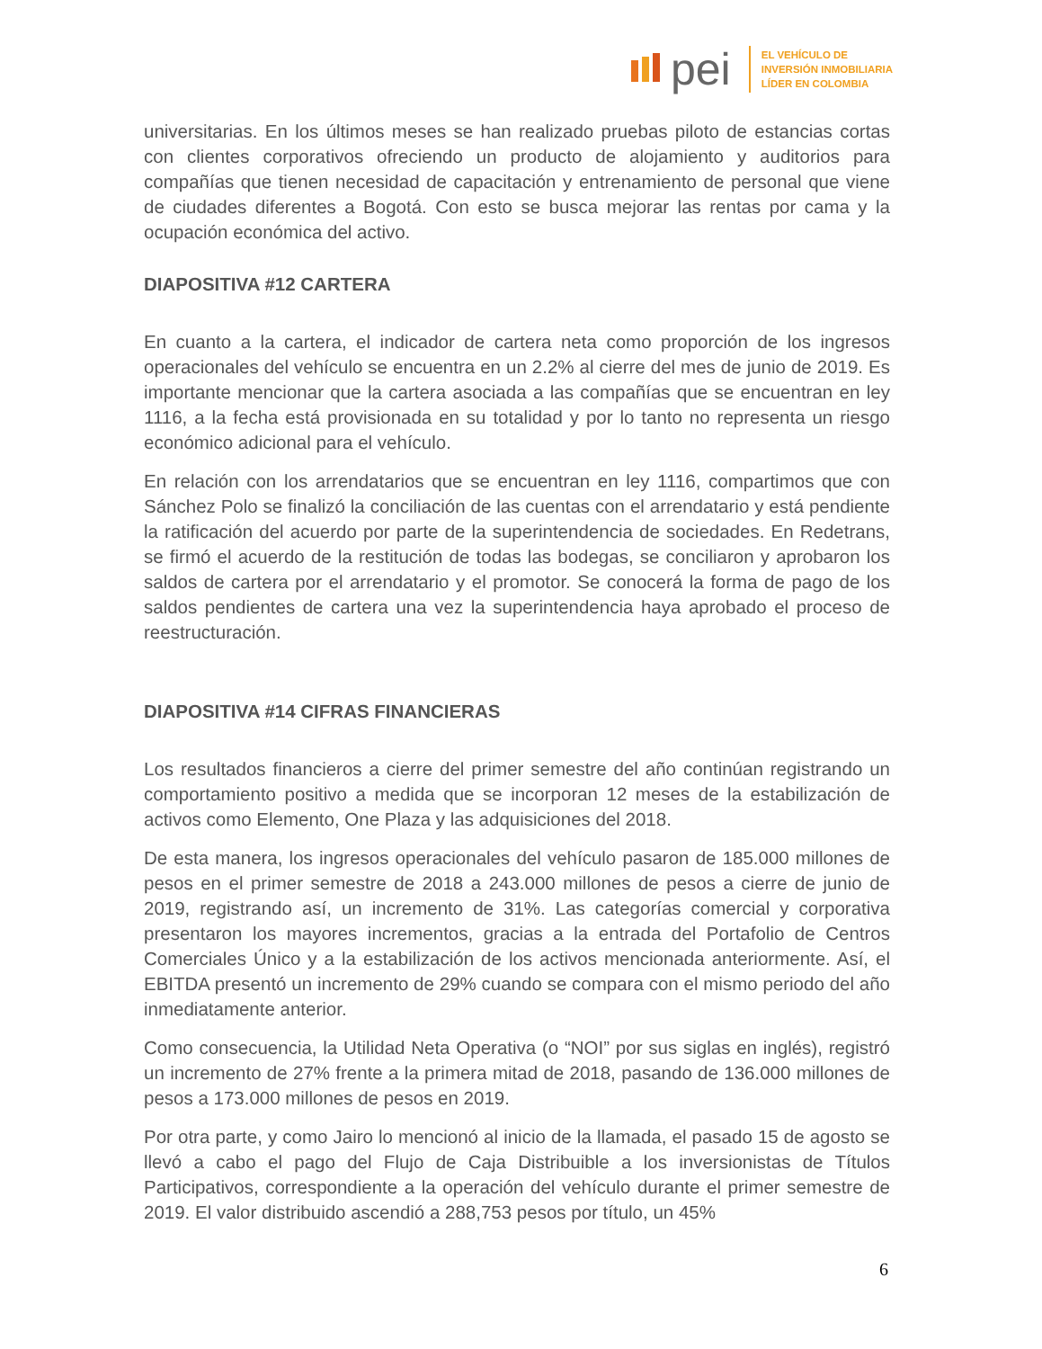pei
EL VEHÍCULO DE
INVERSIÓN INMOBILIARIA
LÍDER EN COLOMBIA
universitarias. En los últimos meses se han realizado pruebas piloto de estancias cortas con clientes corporativos ofreciendo un producto de alojamiento y auditorios para compañías que tienen necesidad de capacitación y entrenamiento de personal que viene de ciudades diferentes a Bogotá. Con esto se busca mejorar las rentas por cama y la ocupación económica del activo.
DIAPOSITIVA #12 CARTERA
En cuanto a la cartera, el indicador de cartera neta como proporción de los ingresos operacionales del vehículo se encuentra en un 2.2% al cierre del mes de junio de 2019. Es importante mencionar que la cartera asociada a las compañías que se encuentran en ley 1116, a la fecha está provisionada en su totalidad y por lo tanto no representa un riesgo económico adicional para el vehículo.
En relación con los arrendatarios que se encuentran en ley 1116, compartimos que con Sánchez Polo se finalizó la conciliación de las cuentas con el arrendatario y está pendiente la ratificación del acuerdo por parte de la superintendencia de sociedades. En Redetrans, se firmó el acuerdo de la restitución de todas las bodegas, se conciliaron y aprobaron los saldos de cartera por el arrendatario y el promotor. Se conocerá la forma de pago de los saldos pendientes de cartera una vez la superintendencia haya aprobado el proceso de reestructuración.
DIAPOSITIVA #14 CIFRAS FINANCIERAS
Los resultados financieros a cierre del primer semestre del año continúan registrando un comportamiento positivo a medida que se incorporan 12 meses de la estabilización de activos como Elemento, One Plaza y las adquisiciones del 2018.
De esta manera, los ingresos operacionales del vehículo pasaron de 185.000 millones de pesos en el primer semestre de 2018 a 243.000 millones de pesos a cierre de junio de 2019, registrando así, un incremento de 31%. Las categorías comercial y corporativa presentaron los mayores incrementos, gracias a la entrada del Portafolio de Centros Comerciales Único y a la estabilización de los activos mencionada anteriormente. Así, el EBITDA presentó un incremento de 29% cuando se compara con el mismo periodo del año inmediatamente anterior.
Como consecuencia, la Utilidad Neta Operativa (o “NOI” por sus siglas en inglés), registró un incremento de 27% frente a la primera mitad de 2018, pasando de 136.000 millones de pesos a 173.000 millones de pesos en 2019.
Por otra parte, y como Jairo lo mencionó al inicio de la llamada, el pasado 15 de agosto se llevó a cabo el pago del Flujo de Caja Distribuible a los inversionistas de Títulos Participativos, correspondiente a la operación del vehículo durante el primer semestre de 2019. El valor distribuido ascendió a 288,753 pesos por título, un 45%
6